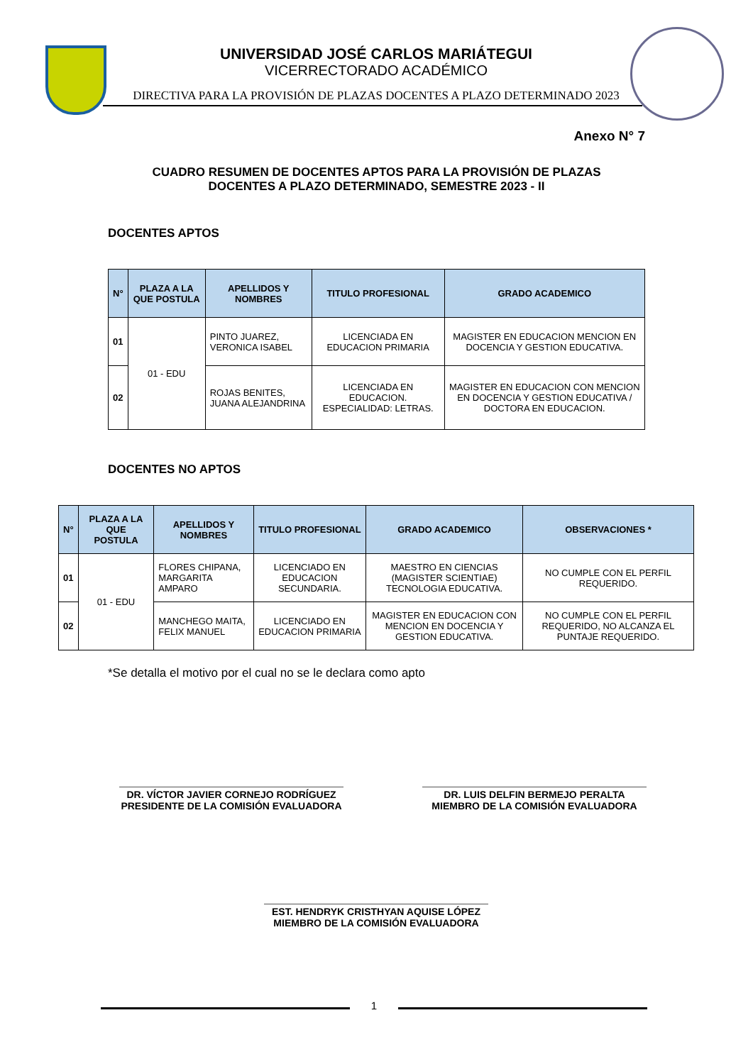UNIVERSIDAD JOSÉ CARLOS MARIÁTEGUI
VICERRECTORADO ACADÉMICO
DIRECTIVA PARA LA PROVISIÓN DE PLAZAS DOCENTES A PLAZO DETERMINADO 2023
Anexo N° 7
CUADRO RESUMEN DE DOCENTES APTOS PARA LA PROVISIÓN DE PLAZAS
DOCENTES A PLAZO DETERMINADO, SEMESTRE 2023 - II
DOCENTES APTOS
| N° | PLAZA A LA QUE POSTULA | APELLIDOS Y NOMBRES | TITULO PROFESIONAL | GRADO ACADEMICO |
| --- | --- | --- | --- | --- |
| 01 | 01 - EDU | PINTO JUAREZ, VERONICA ISABEL | LICENCIADA EN EDUCACION PRIMARIA | MAGISTER EN EDUCACION MENCION EN DOCENCIA Y GESTION EDUCATIVA. |
| 02 | | ROJAS BENITES, JUANA ALEJANDRINA | LICENCIADA EN EDUCACION. ESPECIALIDAD: LETRAS. | MAGISTER EN EDUCACION CON MENCION EN DOCENCIA Y GESTION EDUCATIVA / DOCTORA EN EDUCACION. |
DOCENTES NO APTOS
| N° | PLAZA A LA QUE POSTULA | APELLIDOS Y NOMBRES | TITULO PROFESIONAL | GRADO ACADEMICO | OBSERVACIONES * |
| --- | --- | --- | --- | --- | --- |
| 01 | 01 - EDU | FLORES CHIPANA, MARGARITA AMPARO | LICENCIADO EN EDUCACION SECUNDARIA. | MAESTRO EN CIENCIAS (MAGISTER SCIENTIAE) TECNOLOGIA EDUCATIVA. | NO CUMPLE CON EL PERFIL REQUERIDO. |
| 02 | | MANCHEGO MAITA, FELIX MANUEL | LICENCIADO EN EDUCACION PRIMARIA | MAGISTER EN EDUCACION CON MENCION EN DOCENCIA Y GESTION EDUCATIVA. | NO CUMPLE CON EL PERFIL REQUERIDO, NO ALCANZA EL PUNTAJE REQUERIDO. |
*Se detalla el motivo por el cual no se le declara como apto
DR. VÍCTOR JAVIER CORNEJO RODRÍGUEZ
PRESIDENTE DE LA COMISIÓN EVALUADORA
DR. LUIS DELFIN BERMEJO PERALTA
MIEMBRO DE LA COMISIÓN EVALUADORA
EST. HENDRYK CRISTHYAN AQUISE LÓPEZ
MIEMBRO DE LA COMISIÓN EVALUADORA
1